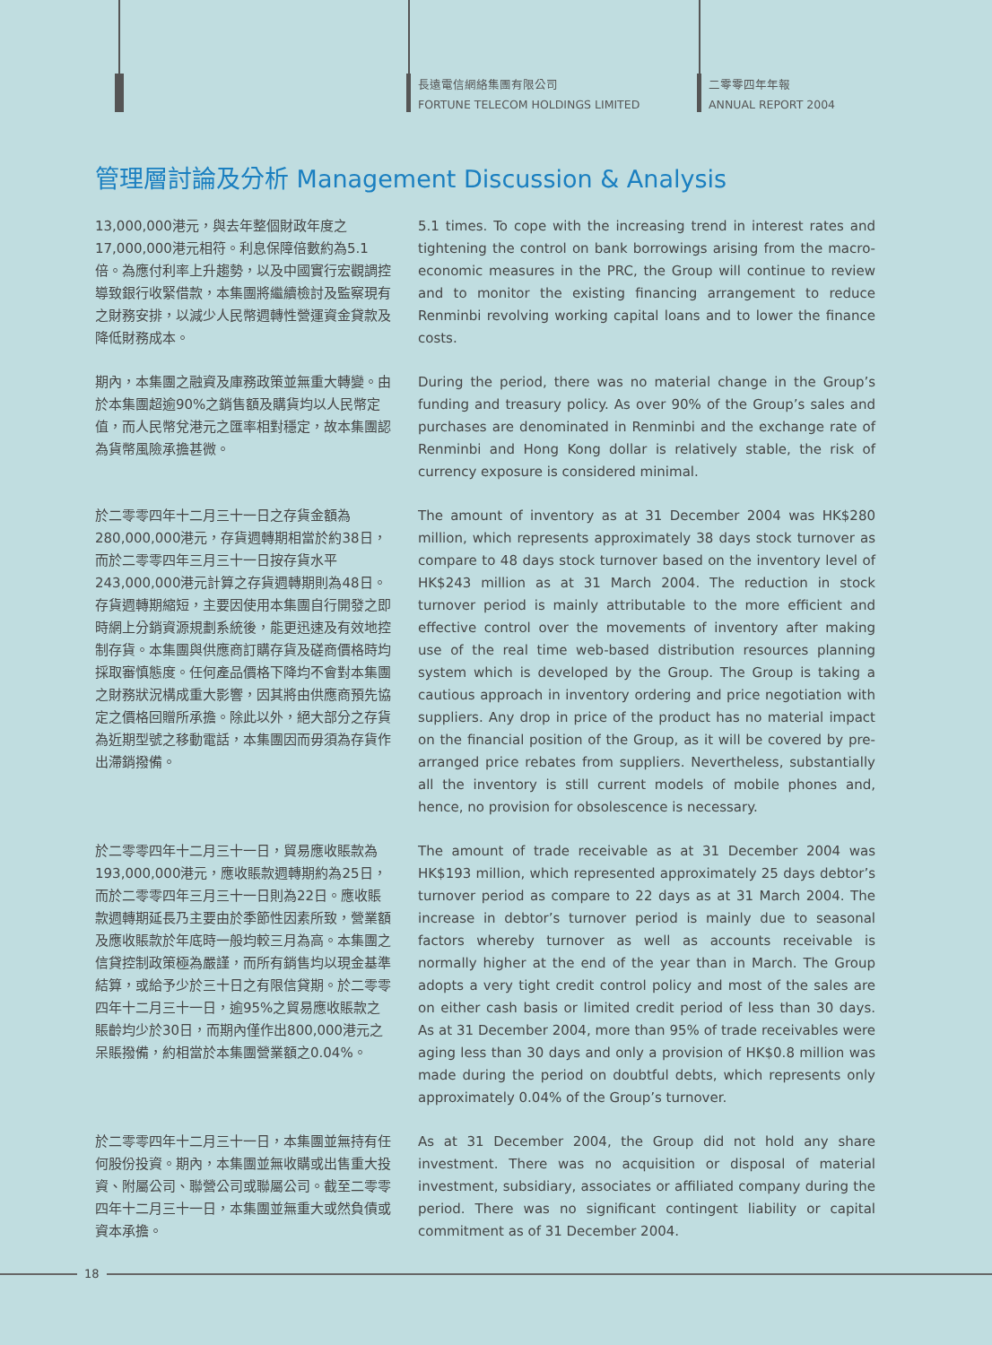長遠電信網絡集團有限公司
FORTUNE TELECOM HOLDINGS LIMITED
二零零四年年報
ANNUAL REPORT 2004
管理層討論及分析 Management Discussion & Analysis
13,000,000港元，與去年整個財政年度之17,000,000港元相符。利息保障倍數約為5.1倍。為應付利率上升趨勢，以及中國實行宏觀調控導致銀行收緊借款，本集團將繼續檢討及監察現有之財務安排，以減少人民幣週轉性營運資金貸款及降低財務成本。
5.1 times. To cope with the increasing trend in interest rates and tightening the control on bank borrowings arising from the macro-economic measures in the PRC, the Group will continue to review and to monitor the existing financing arrangement to reduce Renminbi revolving working capital loans and to lower the finance costs.
期內，本集團之融資及庫務政策並無重大轉變。由於本集團超逾90%之銷售額及購貨均以人民幣定值，而人民幣兌港元之匯率相對穩定，故本集團認為貨幣風險承擔甚微。
During the period, there was no material change in the Group’s funding and treasury policy. As over 90% of the Group’s sales and purchases are denominated in Renminbi and the exchange rate of Renminbi and Hong Kong dollar is relatively stable, the risk of currency exposure is considered minimal.
於二零零四年十二月三十一日之存貨金額為280,000,000港元，存貨週轉期相當於約38日，而於二零零四年三月三十一日按存貨水平243,000,000港元計算之存貨週轉期則為48日。存貨週轉期縮短，主要因使用本集團自行開發之即時網上分銷資源規劃系統後，能更迅速及有效地控制存貨。本集團與供應商訂購存貨及磋商價格時均採取審慎態度。任何產品價格下降均不會對本集團之財務狀況構成重大影響，因其將由供應商預先協定之價格回贈所承擔。除此以外，絕大部分之存貨為近期型號之移動電話，本集團因而毋須為存貨作出滯銷撥備。
The amount of inventory as at 31 December 2004 was HK$280 million, which represents approximately 38 days stock turnover as compare to 48 days stock turnover based on the inventory level of HK$243 million as at 31 March 2004. The reduction in stock turnover period is mainly attributable to the more efficient and effective control over the movements of inventory after making use of the real time web-based distribution resources planning system which is developed by the Group. The Group is taking a cautious approach in inventory ordering and price negotiation with suppliers. Any drop in price of the product has no material impact on the financial position of the Group, as it will be covered by pre-arranged price rebates from suppliers. Nevertheless, substantially all the inventory is still current models of mobile phones and, hence, no provision for obsolescence is necessary.
於二零零四年十二月三十一日，貿易應收賬款為193,000,000港元，應收賬款週轉期約為25日，而於二零零四年三月三十一日則為22日。應收賬款週轉期延長乃主要由於季節性因素所致，營業額及應收賬款於年底時一般均較三月為高。本集團之信貸控制政策極為嚴謹，而所有銷售均以現金基準結算，或給予少於三十日之有限信貸期。於二零零四年十二月三十一日，逾95%之貿易應收賬款之賬齡均少於30日，而期內僅作出800,000港元之呆賬撥備，約相當於本集團營業額之0.04%。
The amount of trade receivable as at 31 December 2004 was HK$193 million, which represented approximately 25 days debtor’s turnover period as compare to 22 days as at 31 March 2004. The increase in debtor’s turnover period is mainly due to seasonal factors whereby turnover as well as accounts receivable is normally higher at the end of the year than in March. The Group adopts a very tight credit control policy and most of the sales are on either cash basis or limited credit period of less than 30 days. As at 31 December 2004, more than 95% of trade receivables were aging less than 30 days and only a provision of HK$0.8 million was made during the period on doubtful debts, which represents only approximately 0.04% of the Group’s turnover.
於二零零四年十二月三十一日，本集團並無持有任何股份投資。期內，本集團並無收購或出售重大投資、附屬公司、聯營公司或聯屬公司。截至二零零四年十二月三十一日，本集團並無重大或然負債或資本承擔。
As at 31 December 2004, the Group did not hold any share investment. There was no acquisition or disposal of material investment, subsidiary, associates or affiliated company during the period. There was no significant contingent liability or capital commitment as of 31 December 2004.
18